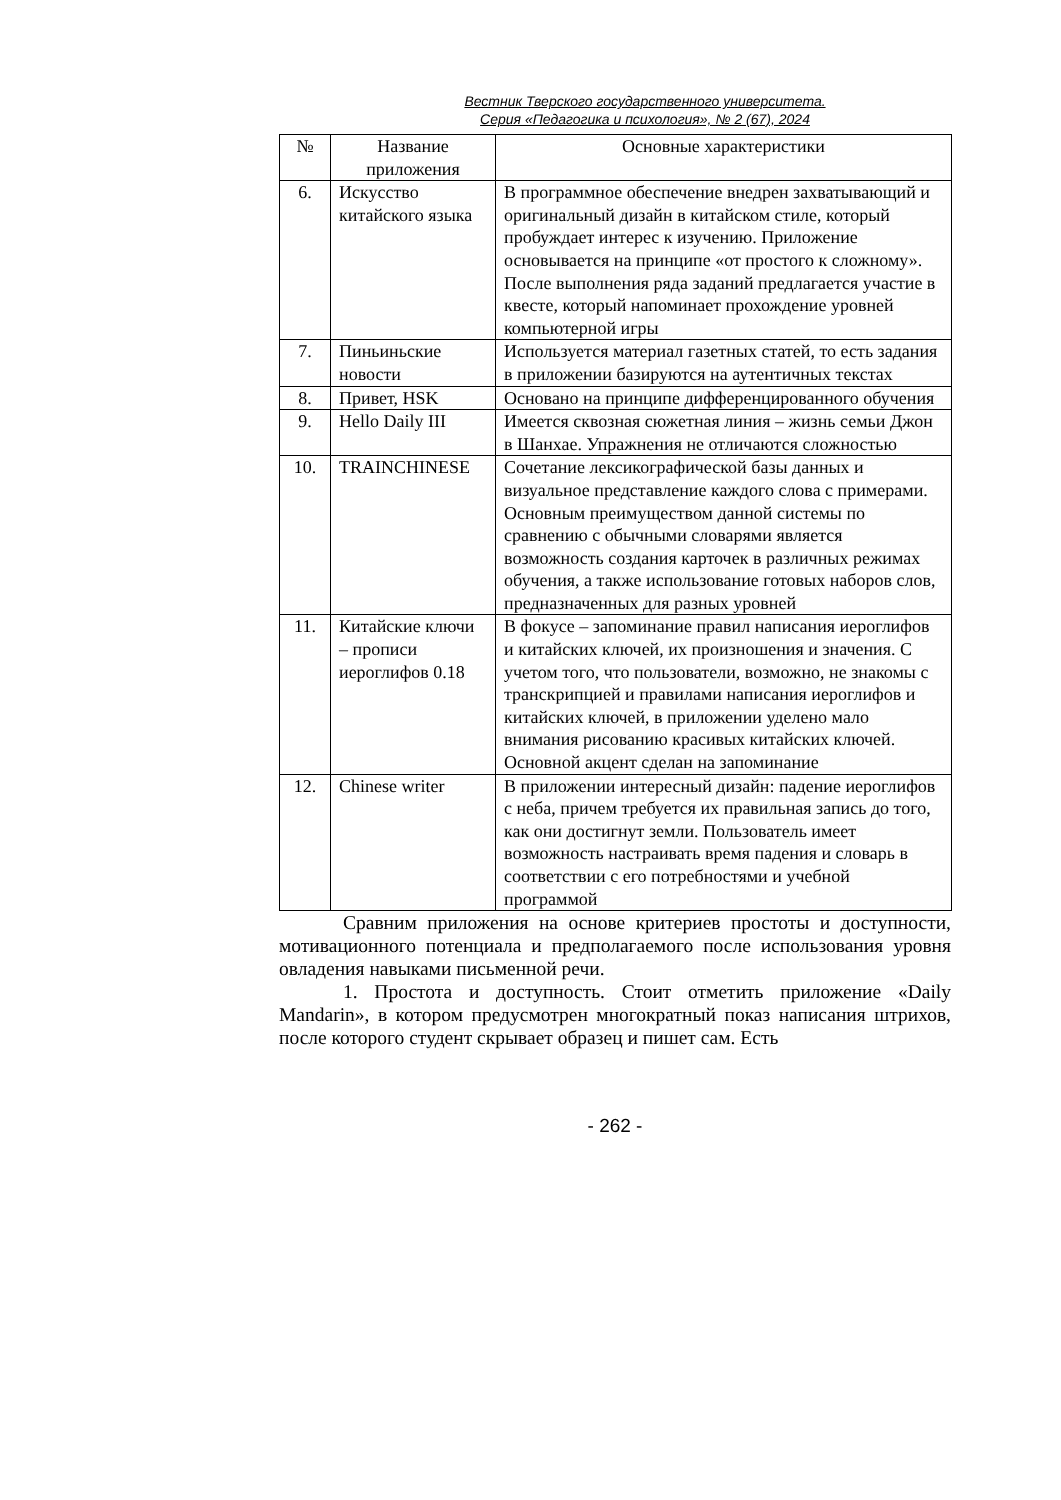Вестник Тверского государственного университета.
Серия «Педагогика и психология», № 2 (67), 2024
| № | Название приложения | Основные характеристики |
| --- | --- | --- |
| 6. | Искусство китайского языка | В программное обеспечение внедрен захватывающий и оригинальный дизайн в китайском стиле, который пробуждает интерес к изучению. Приложение основывается на принципе «от простого к сложному». После выполнения ряда заданий предлагается участие в квесте, который напоминает прохождение уровней компьютерной игры |
| 7. | Пиньиньские новости | Используется материал газетных статей, то есть задания в приложении базируются на аутентичных текстах |
| 8. | Привет, HSK | Основано на принципе дифференцированного обучения |
| 9. | Hello Daily III | Имеется сквозная сюжетная линия – жизнь семьи Джон в Шанхае. Упражнения не отличаются сложностью |
| 10. | TRAINCHINESE | Сочетание лексикографической базы данных и визуальное представление каждого слова с примерами. Основным преимуществом данной системы по сравнению с обычными словарями является возможность создания карточек в различных режимах обучения, а также использование готовых наборов слов, предназначенных для разных уровней |
| 11. | Китайские ключи – прописи иероглифов 0.18 | В фокусе – запоминание правил написания иероглифов и китайских ключей, их произношения и значения. С учетом того, что пользователи, возможно, не знакомы с транскрипцией и правилами написания иероглифов и китайских ключей, в приложении уделено мало внимания рисованию красивых китайских ключей. Основной акцент сделан на запоминание |
| 12. | Chinese writer | В приложении интересный дизайн: падение иероглифов с неба, причем требуется их правильная запись до того, как они достигнут земли. Пользователь имеет возможность настраивать время падения и словарь в соответствии с его потребностями и учебной программой |
Сравним приложения на основе критериев простоты и доступности, мотивационного потенциала и предполагаемого после использования уровня овладения навыками письменной речи.
1. Простота и доступность. Стоит отметить приложение «Daily Mandarin», в котором предусмотрен многократный показ написания штрихов, после которого студент скрывает образец и пишет сам. Есть
- 262 -